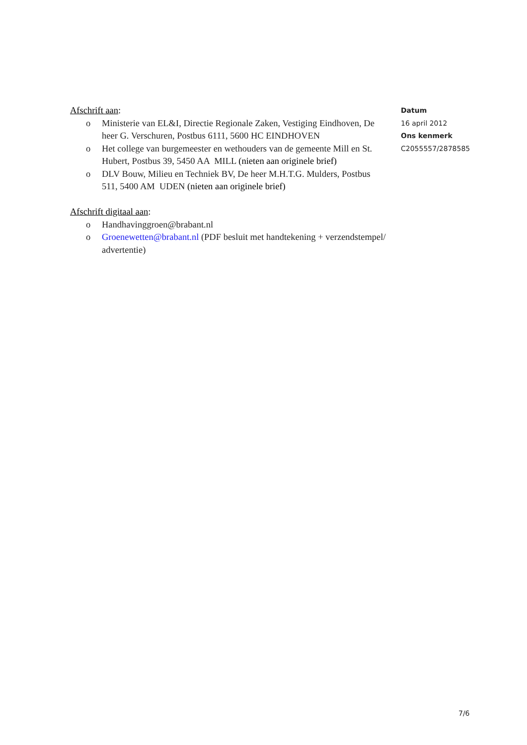Afschrift aan:
o Ministerie van EL&I, Directie Regionale Zaken, Vestiging Eindhoven, De heer G. Verschuren, Postbus 6111, 5600 HC EINDHOVEN
o Het college van burgemeester en wethouders van de gemeente Mill en St. Hubert, Postbus 39, 5450 AA MILL (nieten aan originele brief)
o DLV Bouw, Milieu en Techniek BV, De heer M.H.T.G. Mulders, Postbus 511, 5400 AM UDEN (nieten aan originele brief)
Afschrift digitaal aan:
o Handhavinggroen@brabant.nl
o Groenewetten@brabant.nl (PDF besluit met handtekening + verzendstempel/ advertentie)
Datum
16 april 2012
Ons kenmerk
C2055557/2878585
7/6